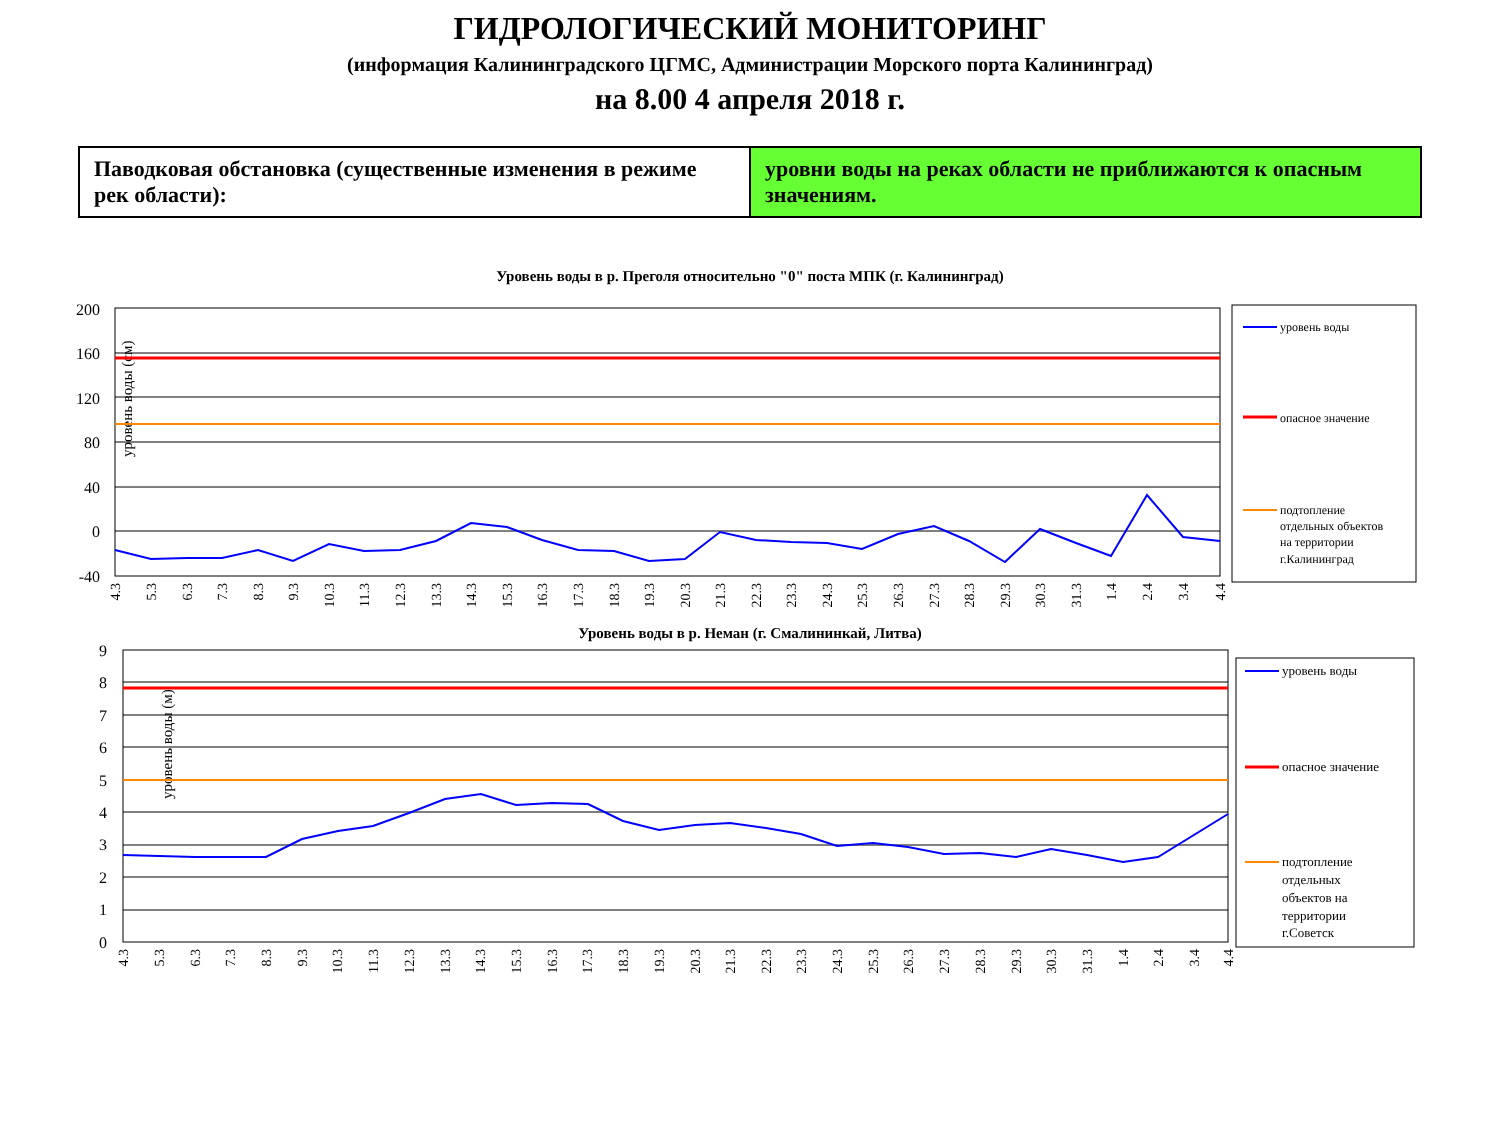ГИДРОЛОГИЧЕСКИЙ МОНИТОРИНГ
(информация Калининградского ЦГМС, Администрации Морского порта Калининград)
на 8.00 4 апреля 2018 г.
| Паводковая обстановка (существенные изменения в режиме рек области): | уровни воды на реках области не приближаются к опасным значениям. |
Уровень воды в р. Преголя относительно "0" поста МПК (г. Калининград)
уровень воды (см)
200
160
120
80
40
0
-40
уровень воды
опасное значение
подтопление
отдельных объектов
на территории
г.Калининград
4.3
5.3
6.3
7.3
8.3
9.3
10.3
11.3
12.3
13.3
14.3
15.3
16.3
17.3
18.3
19.3
20.3
21.3
22.3
23.3
24.3
25.3
26.3
27.3
28.3
29.3
30.3
31.3
1.4
2.4
3.4
4.4
Уровень воды в р. Неман (г. Смалининкай, Литва)
уровень воды (м)
9
8
7
6
5
4
3
2
1
0
уровень воды
опасное значение
подтопление
отдельных
объектов на
территории
г.Советск
4.3
5.3
6.3
7.3
8.3
9.3
10.3
11.3
12.3
13.3
14.3
15.3
16.3
17.3
18.3
19.3
20.3
21.3
22.3
23.3
24.3
25.3
26.3
27.3
28.3
29.3
30.3
31.3
1.4
2.4
3.4
4.4